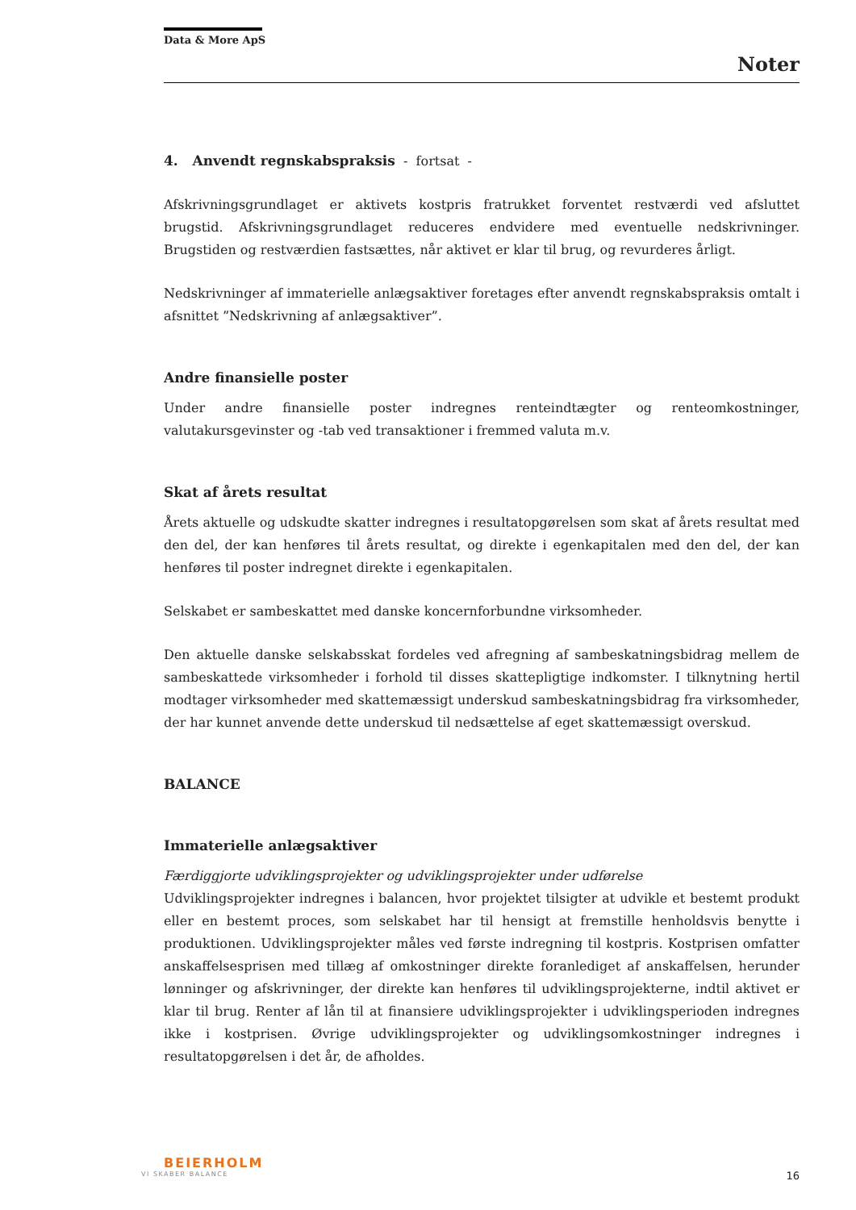Data & More ApS
Noter
4. Anvendt regnskabspraksis - fortsat -
Afskrivningsgrundlaget er aktivets kostpris fratrukket forventet restværdi ved afsluttet brugstid. Afskrivningsgrundlaget reduceres endvidere med eventuelle nedskrivninger. Brugstiden og restværdien fastsættes, når aktivet er klar til brug, og revurderes årligt.
Nedskrivninger af immaterielle anlægsaktiver foretages efter anvendt regnskabspraksis omtalt i afsnittet ”Nedskrivning af anlægsaktiver”.
Andre finansielle poster
Under andre finansielle poster indregnes renteindtægter og renteomkostninger, valutakursgevinster og -tab ved transaktioner i fremmed valuta m.v.
Skat af årets resultat
Årets aktuelle og udskudte skatter indregnes i resultatopgørelsen som skat af årets resultat med den del, der kan henføres til årets resultat, og direkte i egenkapitalen med den del, der kan henføres til poster indregnet direkte i egenkapitalen.
Selskabet er sambeskattet med danske koncernforbundne virksomheder.
Den aktuelle danske selskabsskat fordeles ved afregning af sambeskatningsbidrag mellem de sambeskattede virksomheder i forhold til disses skattepligtige indkomster. I tilknytning hertil modtager virksomheder med skattemæssigt underskud sambeskatningsbidrag fra virksomheder, der har kunnet anvende dette underskud til nedsættelse af eget skattemæssigt overskud.
BALANCE
Immaterielle anlægsaktiver
Færdiggjorte udviklingsprojekter og udviklingsprojekter under udførelse
Udviklingsprojekter indregnes i balancen, hvor projektet tilsigter at udvikle et bestemt produkt eller en bestemt proces, som selskabet har til hensigt at fremstille henholdsvis benytte i produktionen. Udviklingsprojekter måles ved første indregning til kostpris. Kostprisen omfatter anskaffelsesprisen med tillæg af omkostninger direkte foranlediget af anskaffelsen, herunder lønninger og afskrivninger, der direkte kan henføres til udviklingsprojekterne, indtil aktivet er klar til brug. Renter af lån til at finansiere udviklingsprojekter i udviklingsperioden indregnes ikke i kostprisen. Øvrige udviklingsprojekter og udviklingsomkostninger indregnes i resultatopgørelsen i det år, de afholdes.
BEIERHOLM
VI SKABER BALANCE
16